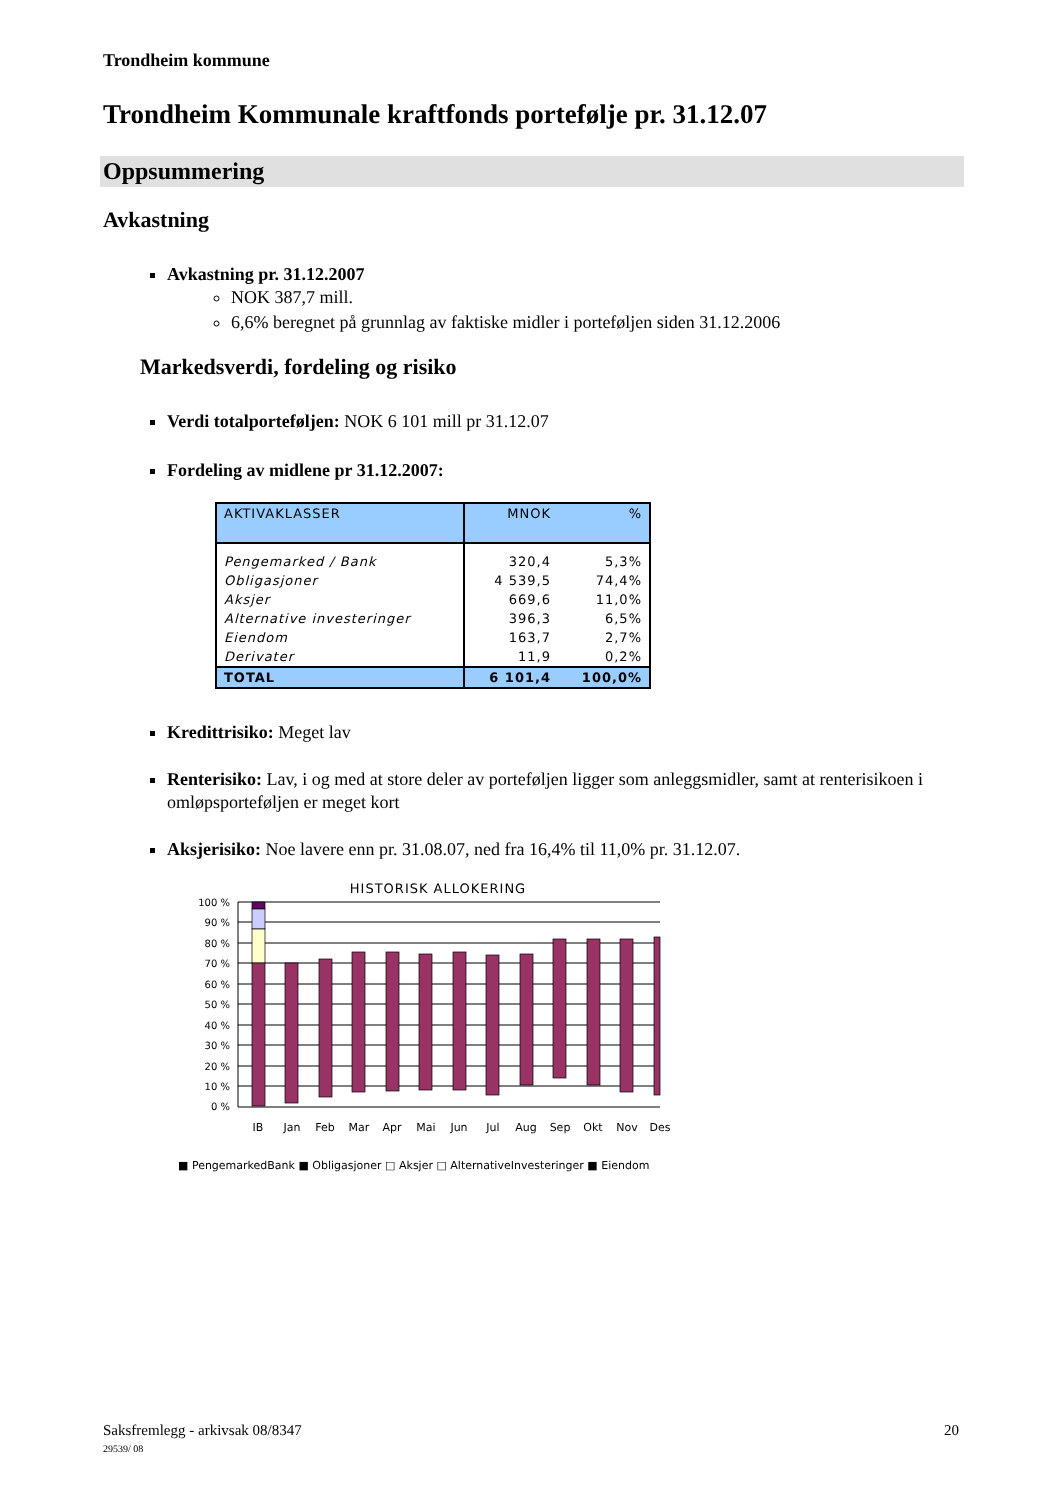Trondheim kommune
Trondheim Kommunale kraftfonds portefølje pr. 31.12.07
Oppsummering
Avkastning
Avkastning pr. 31.12.2007
NOK 387,7 mill.
6,6% beregnet på grunnlag av faktiske midler i porteføljen siden 31.12.2006
Markedsverdi, fordeling og risiko
Verdi totalporteføljen: NOK 6 101 mill pr 31.12.07
Fordeling av midlene pr 31.12.2007:
| AKTIVAKLASSER | MNOK | % |
| Pengemarked / Bank | 320,4 | 5,3% |
| Obligasjoner | 4 539,5 | 74,4% |
| Aksjer | 669,6 | 11,0% |
| Alternative investeringer | 396,3 | 6,5% |
| Eiendom | 163,7 | 2,7% |
| Derivater | 11,9 | 0,2% |
| TOTAL | 6 101,4 | 100,0% |
Kredittrisiko: Meget lav
Renterisiko: Lav, i og med at store deler av porteføljen ligger som anleggsmidler, samt at renterisikoen i omløpsporteføljen er meget kort
Aksjerisiko: Noe lavere enn pr. 31.08.07, ned fra 16,4% til 11,0% pr. 31.12.07.
HISTORISK ALLOKERING
100 %
90 %
80 %
70 %
60 %
50 %
40 %
30 %
20 %
10 %
0 %
IB
Jan
Feb
Mar
Apr
Mai
Jun
Jul
Aug
Sep
Okt
Nov
Des
■ PengemarkedBank ■ Obligasjoner □ Aksjer □ AlternativeInvesteringer ■ Eiendom
Saksfremlegg - arkivsak 08/8347
29539/ 08
20